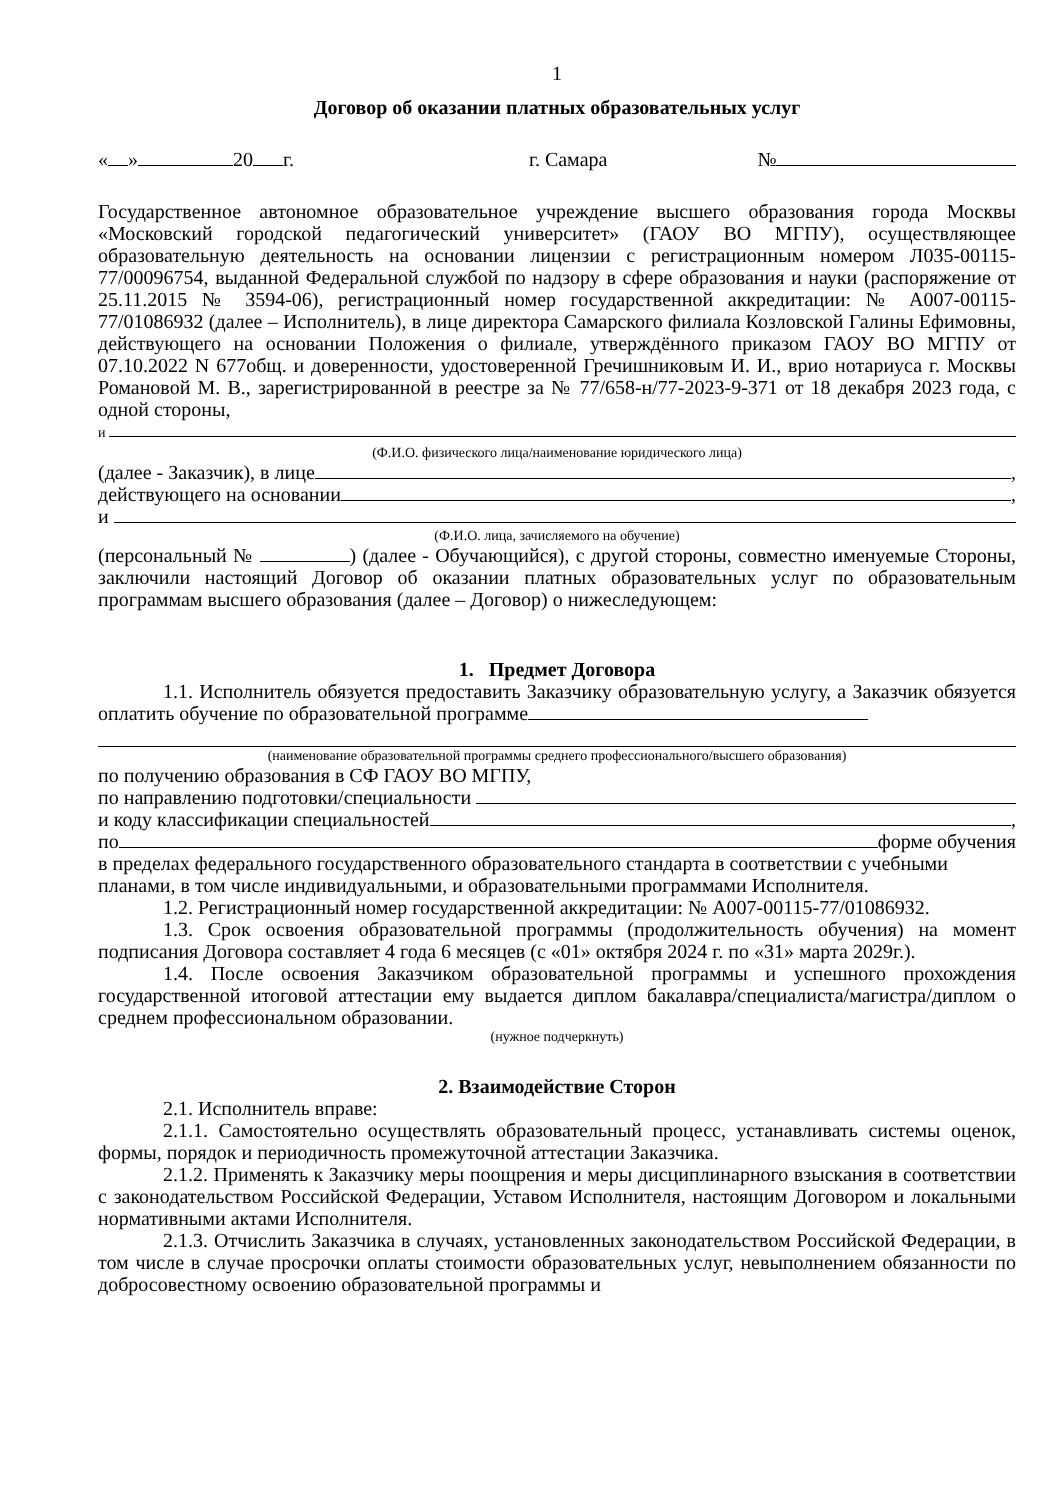1
Договор об оказании платных образовательных услуг
« » 20 г. г. Самара №
Государственное автономное образовательное учреждение высшего образования города Москвы «Московский городской педагогический университет» (ГАОУ ВО МГПУ), осуществляющее образовательную деятельность на основании лицензии с регистрационным номером Л035-00115-77/00096754, выданной Федеральной службой по надзору в сфере образования и науки (распоряжение от 25.11.2015 № 3594-06), регистрационный номер государственной аккредитации: № А007-00115-77/01086932 (далее – Исполнитель), в лице директора Самарского филиала Козловской Галины Ефимовны, действующего на основании Положения о филиале, утверждённого приказом ГАОУ ВО МГПУ от 07.10.2022 N 677общ. и доверенности, удостоверенной Гречишниковым И. И., врио нотариуса г. Москвы Романовой М. В., зарегистрированной в реестре за № 77/658-н/77-2023-9-371 от 18 декабря 2023 года, с одной стороны,
и
(Ф.И.О. физического лица/наименование юридического лица)
(далее - Заказчик), в лице ,
действующего на основании ,
и
(Ф.И.О. лица, зачисляемого на обучение)
(персональный № ) (далее - Обучающийся), с другой стороны, совместно именуемые Стороны, заключили настоящий Договор об оказании платных образовательных услуг по образовательным программам высшего образования (далее – Договор) о нижеследующем:
1. Предмет Договора
1.1. Исполнитель обязуется предоставить Заказчику образовательную услугу, а Заказчик обязуется оплатить обучение по образовательной программе
(наименование образовательной программы среднего профессионального/высшего образования)
по получению образования в СФ ГАОУ ВО МГПУ,
по направлению подготовки/специальности
и коду классификации специальностей ,
по форме обучения
в пределах федерального государственного образовательного стандарта в соответствии с учебными планами, в том числе индивидуальными, и образовательными программами Исполнителя.
1.2. Регистрационный номер государственной аккредитации: № А007-00115-77/01086932.
1.3. Срок освоения образовательной программы (продолжительность обучения) на момент подписания Договора составляет 4 года 6 месяцев (с «01» октября 2024 г. по «31» марта 2029г.).
1.4. После освоения Заказчиком образовательной программы и успешного прохождения государственной итоговой аттестации ему выдается диплом бакалавра/специалиста/магистра/диплом о среднем профессиональном образовании.
(нужное подчеркнуть)
2. Взаимодействие Сторон
2.1. Исполнитель вправе:
2.1.1. Самостоятельно осуществлять образовательный процесс, устанавливать системы оценок, формы, порядок и периодичность промежуточной аттестации Заказчика.
2.1.2. Применять к Заказчику меры поощрения и меры дисциплинарного взыскания в соответствии с законодательством Российской Федерации, Уставом Исполнителя, настоящим Договором и локальными нормативными актами Исполнителя.
2.1.3. Отчислить Заказчика в случаях, установленных законодательством Российской Федерации, в том числе в случае просрочки оплаты стоимости образовательных услуг, невыполнением обязанности по добросовестному освоению образовательной программы и